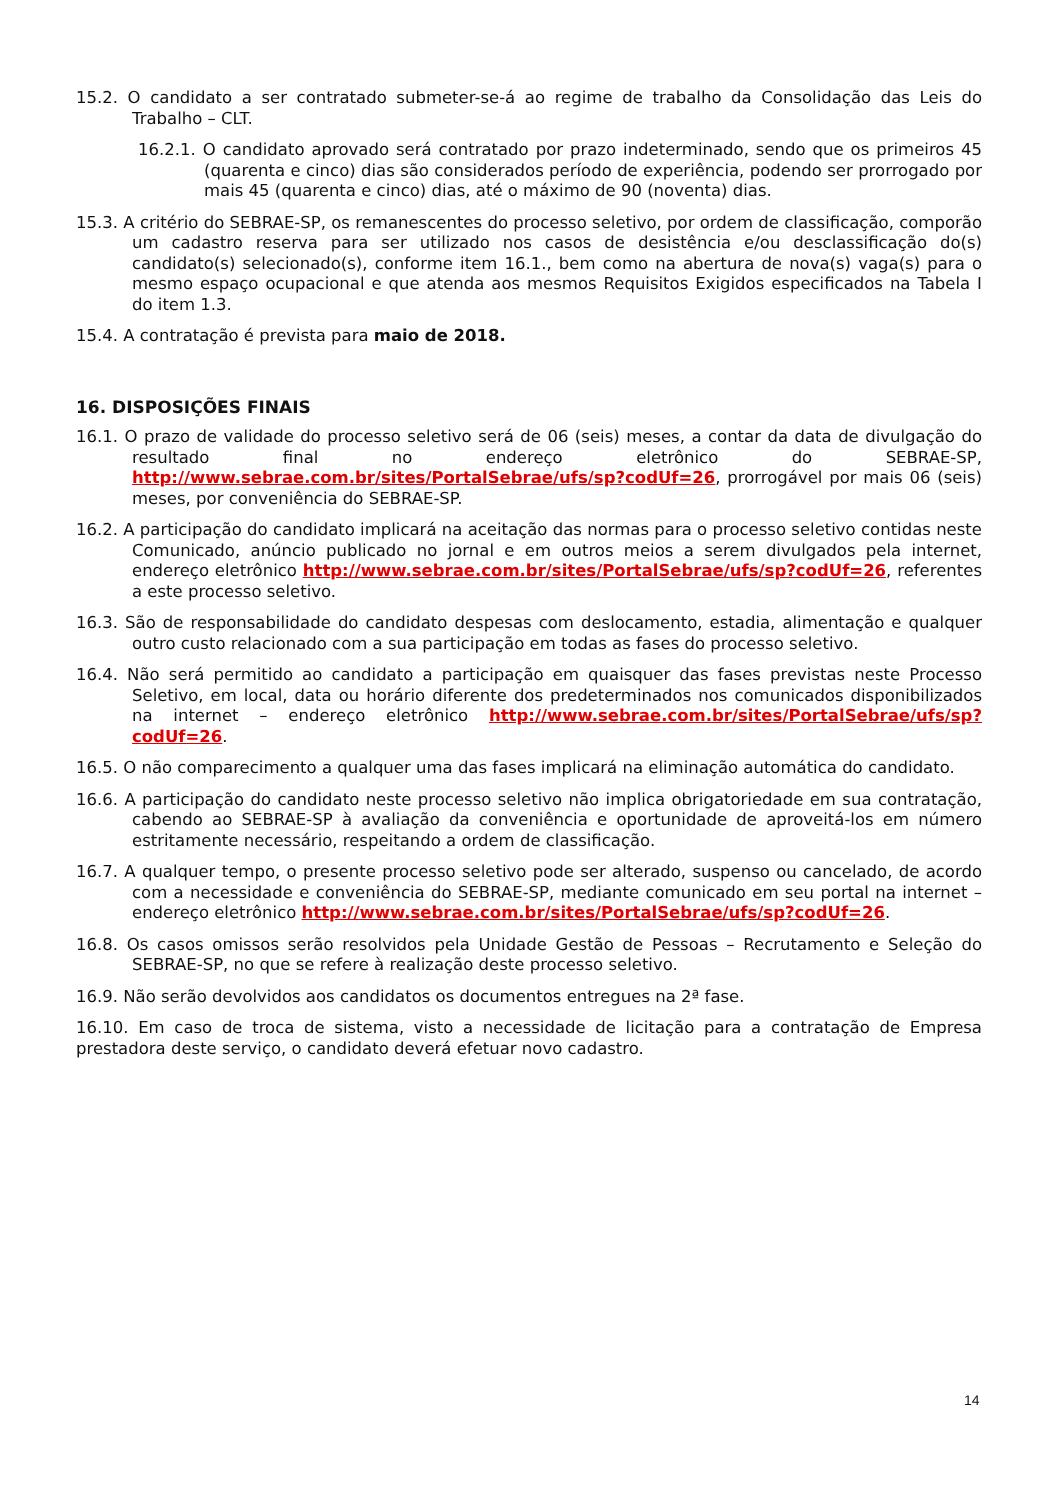15.2. O candidato a ser contratado submeter-se-á ao regime de trabalho da Consolidação das Leis do Trabalho – CLT.
16.2.1. O candidato aprovado será contratado por prazo indeterminado, sendo que os primeiros 45 (quarenta e cinco) dias são considerados período de experiência, podendo ser prorrogado por mais 45 (quarenta e cinco) dias, até o máximo de 90 (noventa) dias.
15.3. A critério do SEBRAE-SP, os remanescentes do processo seletivo, por ordem de classificação, comporão um cadastro reserva para ser utilizado nos casos de desistência e/ou desclassificação do(s) candidato(s) selecionado(s), conforme item 16.1., bem como na abertura de nova(s) vaga(s) para o mesmo espaço ocupacional e que atenda aos mesmos Requisitos Exigidos especificados na Tabela I do item 1.3.
15.4. A contratação é prevista para maio de 2018.
16. DISPOSIÇÕES FINAIS
16.1. O prazo de validade do processo seletivo será de 06 (seis) meses, a contar da data de divulgação do resultado final no endereço eletrônico do SEBRAE-SP, http://www.sebrae.com.br/sites/PortalSebrae/ufs/sp?codUf=26, prorrogável por mais 06 (seis) meses, por conveniência do SEBRAE-SP.
16.2. A participação do candidato implicará na aceitação das normas para o processo seletivo contidas neste Comunicado, anúncio publicado no jornal e em outros meios a serem divulgados pela internet, endereço eletrônico http://www.sebrae.com.br/sites/PortalSebrae/ufs/sp?codUf=26, referentes a este processo seletivo.
16.3. São de responsabilidade do candidato despesas com deslocamento, estadia, alimentação e qualquer outro custo relacionado com a sua participação em todas as fases do processo seletivo.
16.4. Não será permitido ao candidato a participação em quaisquer das fases previstas neste Processo Seletivo, em local, data ou horário diferente dos predeterminados nos comunicados disponibilizados na internet – endereço eletrônico http://www.sebrae.com.br/sites/PortalSebrae/ufs/sp?codUf=26.
16.5. O não comparecimento a qualquer uma das fases implicará na eliminação automática do candidato.
16.6. A participação do candidato neste processo seletivo não implica obrigatoriedade em sua contratação, cabendo ao SEBRAE-SP à avaliação da conveniência e oportunidade de aproveitá-los em número estritamente necessário, respeitando a ordem de classificação.
16.7. A qualquer tempo, o presente processo seletivo pode ser alterado, suspenso ou cancelado, de acordo com a necessidade e conveniência do SEBRAE-SP, mediante comunicado em seu portal na internet – endereço eletrônico http://www.sebrae.com.br/sites/PortalSebrae/ufs/sp?codUf=26.
16.8. Os casos omissos serão resolvidos pela Unidade Gestão de Pessoas – Recrutamento e Seleção do SEBRAE-SP, no que se refere à realização deste processo seletivo.
16.9. Não serão devolvidos aos candidatos os documentos entregues na 2ª fase.
16.10. Em caso de troca de sistema, visto a necessidade de licitação para a contratação de Empresa prestadora deste serviço, o candidato deverá efetuar novo cadastro.
14